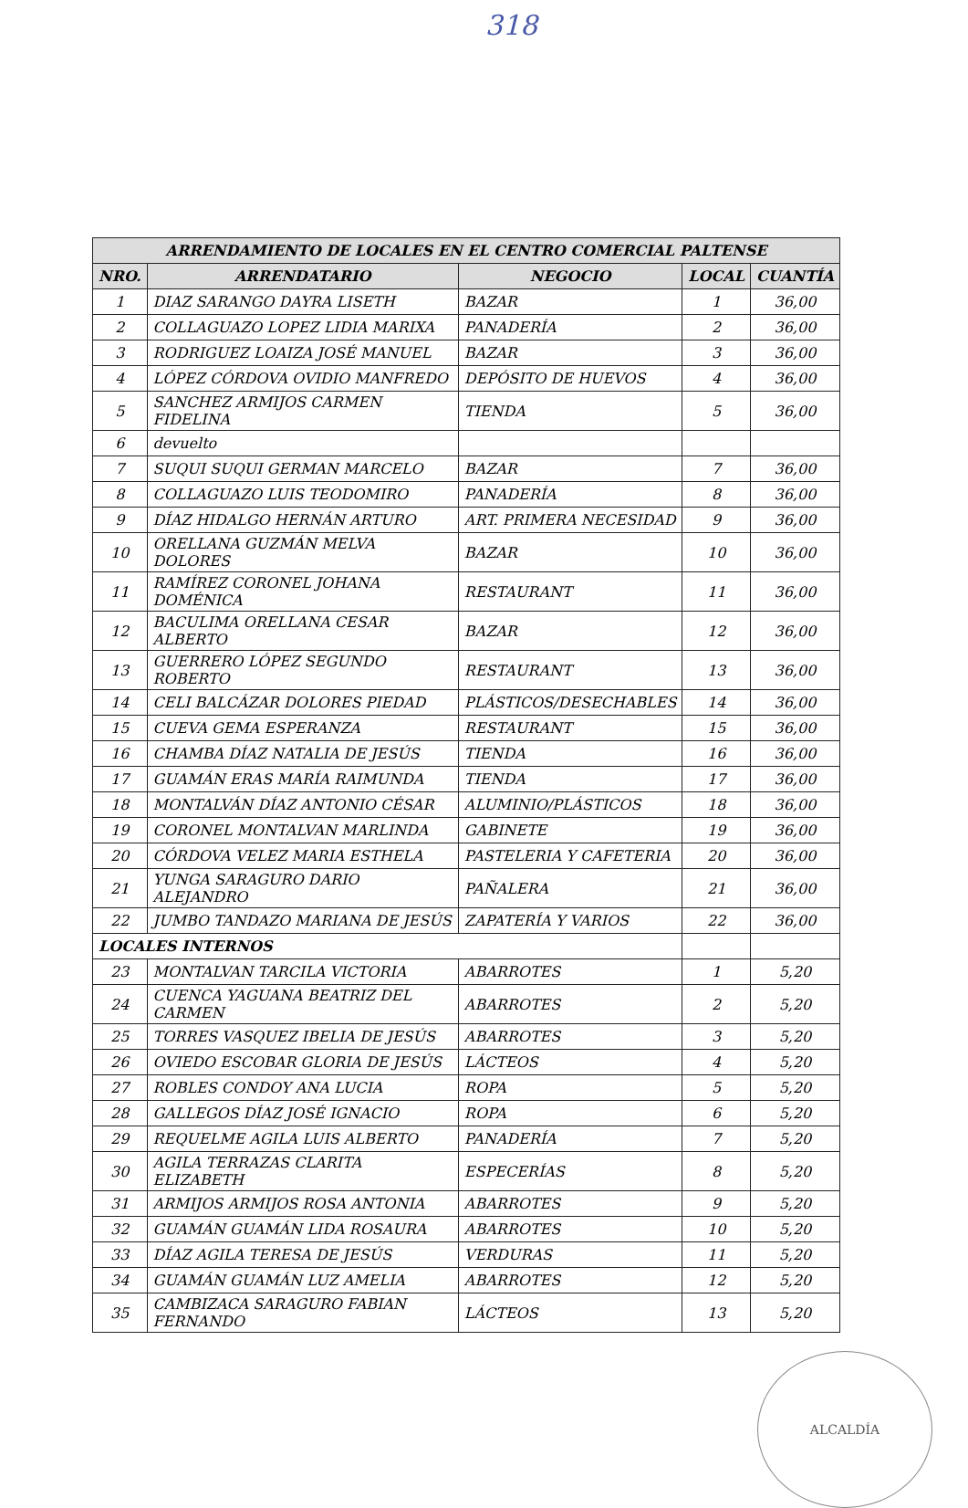318
| ARRENDAMIENTO DE LOCALES EN EL CENTRO COMERCIAL PALTENSE | | | | |
| --- | --- | --- | --- | --- |
| NRO. | ARRENDATARIO | NEGOCIO | LOCAL | CUANTÍA |
| 1 | DIAZ SARANGO DAYRA LISETH | BAZAR | 1 | 36,00 |
| 2 | COLLAGUAZO LOPEZ LIDIA MARIXA | PANADERÍA | 2 | 36,00 |
| 3 | RODRIGUEZ LOAIZA JOSÉ MANUEL | BAZAR | 3 | 36,00 |
| 4 | LÓPEZ CÓRDOVA OVIDIO MANFREDO | DEPÓSITO DE HUEVOS | 4 | 36,00 |
| 5 | SANCHEZ ARMIJOS CARMEN FIDELINA | TIENDA | 5 | 36,00 |
| 6 | devuelto | | | |
| 7 | SUQUI SUQUI GERMAN MARCELO | BAZAR | 7 | 36,00 |
| 8 | COLLAGUAZO LUIS TEODOMIRO | PANADERÍA | 8 | 36,00 |
| 9 | DÍAZ HIDALGO HERNÁN ARTURO | ART. PRIMERA NECESIDAD | 9 | 36,00 |
| 10 | ORELLANA GUZMÁN MELVA DOLORES | BAZAR | 10 | 36,00 |
| 11 | RAMÍREZ CORONEL JOHANA DOMÉNICA | RESTAURANT | 11 | 36,00 |
| 12 | BACULIMA ORELLANA CESAR ALBERTO | BAZAR | 12 | 36,00 |
| 13 | GUERRERO LÓPEZ SEGUNDO ROBERTO | RESTAURANT | 13 | 36,00 |
| 14 | CELI BALCÁZAR DOLORES PIEDAD | PLÁSTICOS/DESECHABLES | 14 | 36,00 |
| 15 | CUEVA GEMA ESPERANZA | RESTAURANT | 15 | 36,00 |
| 16 | CHAMBA DÍAZ NATALIA DE JESÚS | TIENDA | 16 | 36,00 |
| 17 | GUAMÁN ERAS MARÍA RAIMUNDA | TIENDA | 17 | 36,00 |
| 18 | MONTALVÁN DÍAZ ANTONIO CÉSAR | ALUMINIO/PLÁSTICOS | 18 | 36,00 |
| 19 | CORONEL MONTALVAN MARLINDA | GABINETE | 19 | 36,00 |
| 20 | CÓRDOVA VELEZ MARIA ESTHELA | PASTELERIA Y CAFETERIA | 20 | 36,00 |
| 21 | YUNGA SARAGURO DARIO ALEJANDRO | PAÑALERA | 21 | 36,00 |
| 22 | JUMBO TANDAZO MARIANA DE JESÚS | ZAPATERÍA Y VARIOS | 22 | 36,00 |
| LOCALES INTERNOS | | | | |
| 23 | MONTALVAN TARCILA VICTORIA | ABARROTES | 1 | 5,20 |
| 24 | CUENCA YAGUANA BEATRIZ DEL CARMEN | ABARROTES | 2 | 5,20 |
| 25 | TORRES VASQUEZ IBELIA DE JESÚS | ABARROTES | 3 | 5,20 |
| 26 | OVIEDO ESCOBAR GLORIA DE JESÚS | LÁCTEOS | 4 | 5,20 |
| 27 | ROBLES CONDOY ANA LUCIA | ROPA | 5 | 5,20 |
| 28 | GALLEGOS DÍAZ JOSÉ IGNACIO | ROPA | 6 | 5,20 |
| 29 | REQUELME AGILA LUIS ALBERTO | PANADERÍA | 7 | 5,20 |
| 30 | AGILA TERRAZAS CLARITA ELIZABETH | ESPECERÍAS | 8 | 5,20 |
| 31 | ARMIJOS ARMIJOS ROSA ANTONIA | ABARROTES | 9 | 5,20 |
| 32 | GUAMÁN GUAMÁN LIDA ROSAURA | ABARROTES | 10 | 5,20 |
| 33 | DÍAZ AGILA TERESA DE JESÚS | VERDURAS | 11 | 5,20 |
| 34 | GUAMÁN GUAMÁN LUZ AMELIA | ABARROTES | 12 | 5,20 |
| 35 | CAMBIZACA SARAGURO FABIAN FERNANDO | LÁCTEOS | 13 | 5,20 |
ALCALDÍA